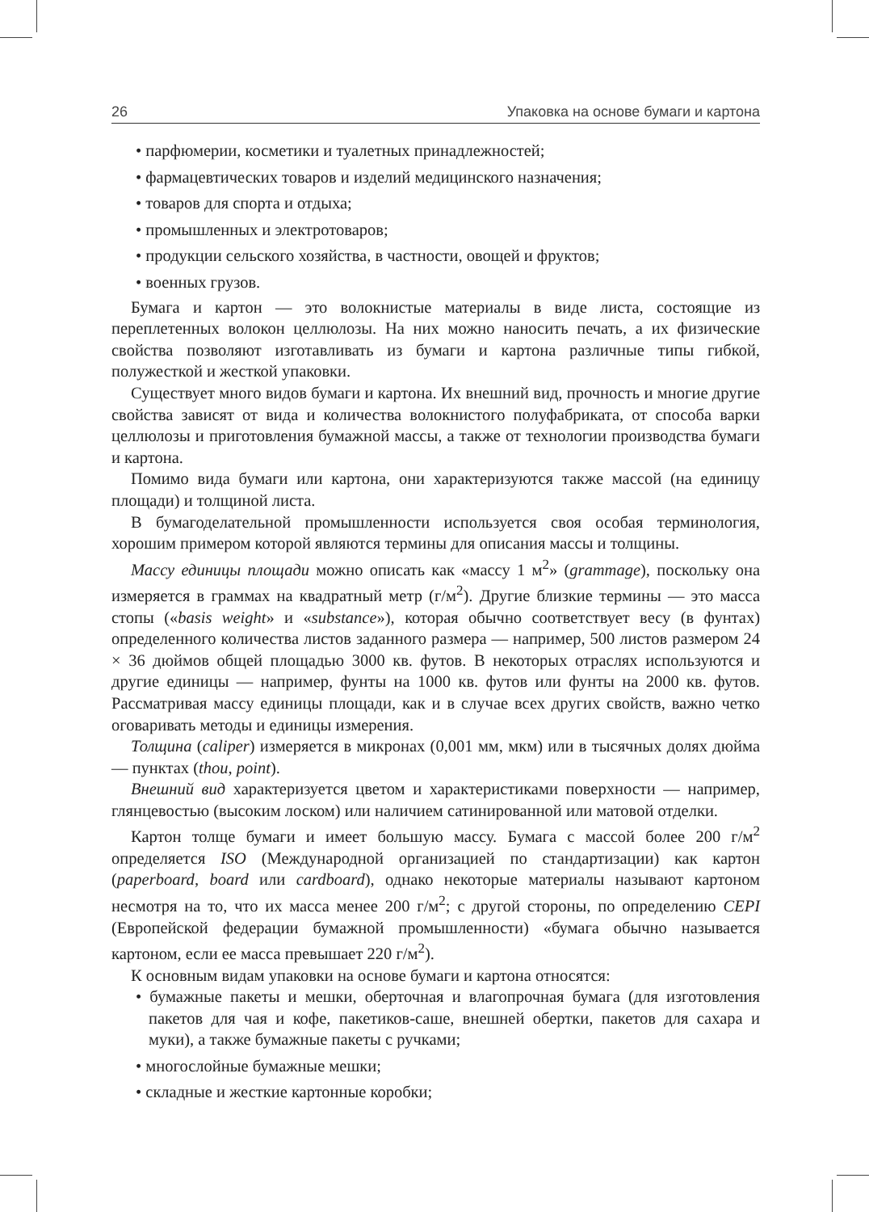26 Упаковка на основе бумаги и картона
• парфюмерии, косметики и туалетных принадлежностей;
• фармацевтических товаров и изделий медицинского назначения;
• товаров для спорта и отдыха;
• промышленных и электротоваров;
• продукции сельского хозяйства, в частности, овощей и фруктов;
• военных грузов.
Бумага и картон — это волокнистые материалы в виде листа, состоящие из переплетенных волокон целлюлозы. На них можно наносить печать, а их физические свойства позволяют изготавливать из бумаги и картона различные типы гибкой, полужесткой и жесткой упаковки.
Существует много видов бумаги и картона. Их внешний вид, прочность и многие другие свойства зависят от вида и количества волокнистого полуфабриката, от способа варки целлюлозы и приготовления бумажной массы, а также от технологии производства бумаги и картона.
Помимо вида бумаги или картона, они характеризуются также массой (на единицу площади) и толщиной листа.
В бумагоделательной промышленности используется своя особая терминология, хорошим примером которой являются термины для описания массы и толщины.
Массу единицы площади можно описать как «массу 1 м<sup>2</sup>» (grammage), поскольку она измеряется в граммах на квадратный метр (г/м<sup>2</sup>). Другие близкие термины — это масса стопы («basis weight» и «substance»), которая обычно соответствует весу (в фунтах) определенного количества листов заданного размера — например, 500 листов размером 24 × 36 дюймов общей площадью 3000 кв. футов. В некоторых отраслях используются и другие единицы — например, фунты на 1000 кв. футов или фунты на 2000 кв. футов. Рассматривая массу единицы площади, как и в случае всех других свойств, важно четко оговаривать методы и единицы измерения.
Толщина (caliper) измеряется в микронах (0,001 мм, мкм) или в тысячных долях дюйма — пунктах (thou, point).
Внешний вид характеризуется цветом и характеристиками поверхности — например, глянцевостью (высоким лоском) или наличием сатинированной или матовой отделки.
Картон толще бумаги и имеет большую массу. Бумага с массой более 200 г/м<sup>2</sup> определяется ISO (Международной организацией по стандартизации) как картон (paperboard, board или cardboard), однако некоторые материалы называют картоном несмотря на то, что их масса менее 200 г/м<sup>2</sup>; с другой стороны, по определению CEPI (Европейской федерации бумажной промышленности) «бумага обычно называется картоном, если ее масса превышает 220 г/м<sup>2</sup>).
К основным видам упаковки на основе бумаги и картона относятся:
• бумажные пакеты и мешки, оберточная и влагопрочная бумага (для изготовления пакетов для чая и кофе, пакетиков-саше, внешней обертки, пакетов для сахара и муки), а также бумажные пакеты с ручками;
• многослойные бумажные мешки;
• складные и жесткие картонные коробки;